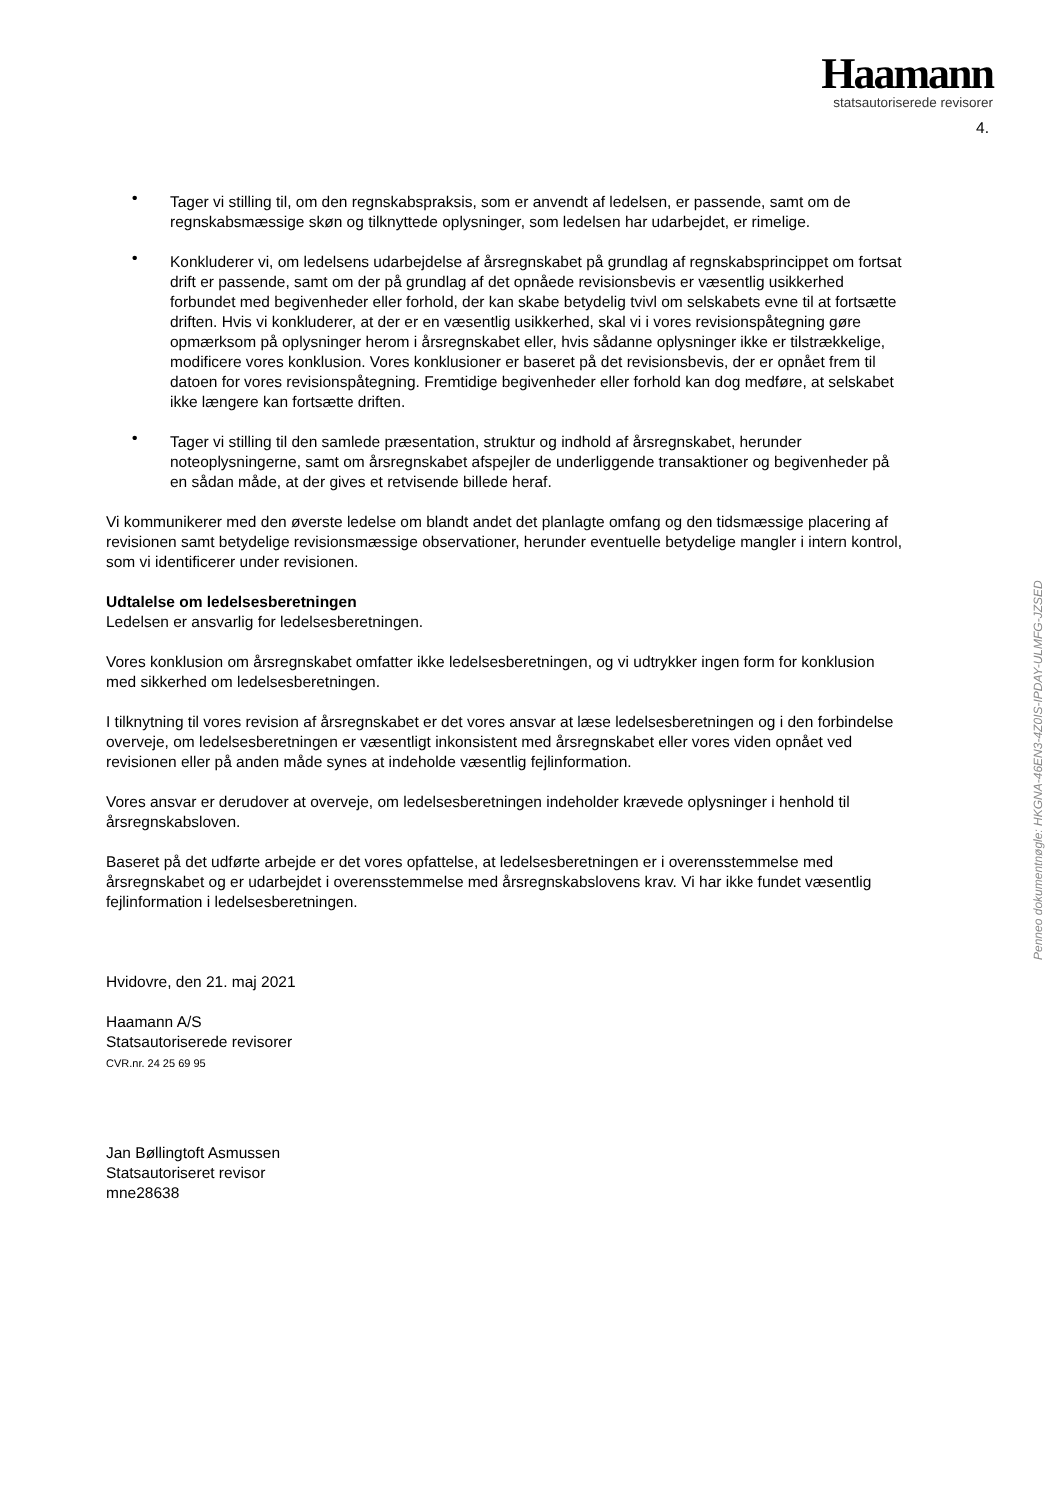Haamann
statsautoriserede revisorer
4.
Penneo dokumentnøgle: HKGNA-46EN3-4Z0IS-IPDAY-ULMFG-JZSED
• Tager vi stilling til, om den regnskabspraksis, som er anvendt af ledelsen, er passende, samt om de regnskabsmæssige skøn og tilknyttede oplysninger, som ledelsen har udarbejdet, er rimelige.
• Konkluderer vi, om ledelsens udarbejdelse af årsregnskabet på grundlag af regnskabsprincippet om fortsat drift er passende, samt om der på grundlag af det opnåede revisionsbevis er væsentlig usikkerhed forbundet med begivenheder eller forhold, der kan skabe betydelig tvivl om selskabets evne til at fortsætte driften. Hvis vi konkluderer, at der er en væsentlig usikkerhed, skal vi i vores revisionspåtegning gøre opmærksom på oplysninger herom i årsregnskabet eller, hvis sådanne oplysninger ikke er tilstrækkelige, modificere vores konklusion. Vores konklusioner er baseret på det revisionsbevis, der er opnået frem til datoen for vores revisionspåtegning. Fremtidige begivenheder eller forhold kan dog medføre, at selskabet ikke længere kan fortsætte driften.
• Tager vi stilling til den samlede præsentation, struktur og indhold af årsregnskabet, herunder noteoplysningerne, samt om årsregnskabet afspejler de underliggende transaktioner og begivenheder på en sådan måde, at der gives et retvisende billede heraf.
Vi kommunikerer med den øverste ledelse om blandt andet det planlagte omfang og den tidsmæssige placering af revisionen samt betydelige revisionsmæssige observationer, herunder eventuelle betydelige mangler i intern kontrol, som vi identificerer under revisionen.
Udtalelse om ledelsesberetningen
Ledelsen er ansvarlig for ledelsesberetningen.
Vores konklusion om årsregnskabet omfatter ikke ledelsesberetningen, og vi udtrykker ingen form for konklusion med sikkerhed om ledelsesberetningen.
I tilknytning til vores revision af årsregnskabet er det vores ansvar at læse ledelsesberetningen og i den forbindelse overveje, om ledelsesberetningen er væsentligt inkonsistent med årsregnskabet eller vores viden opnået ved revisionen eller på anden måde synes at indeholde væsentlig fejlinformation.
Vores ansvar er derudover at overveje, om ledelsesberetningen indeholder krævede oplysninger i henhold til årsregnskabsloven.
Baseret på det udførte arbejde er det vores opfattelse, at ledelsesberetningen er i overensstemmelse med årsregnskabet og er udarbejdet i overensstemmelse med årsregnskabslovens krav. Vi har ikke fundet væsentlig fejlinformation i ledelsesberetningen.
Hvidovre, den 21. maj 2021
Haamann A/S
Statsautoriserede revisorer
CVR.nr. 24 25 69 95
Jan Bøllingtoft Asmussen
Statsautoriseret revisor
mne28638